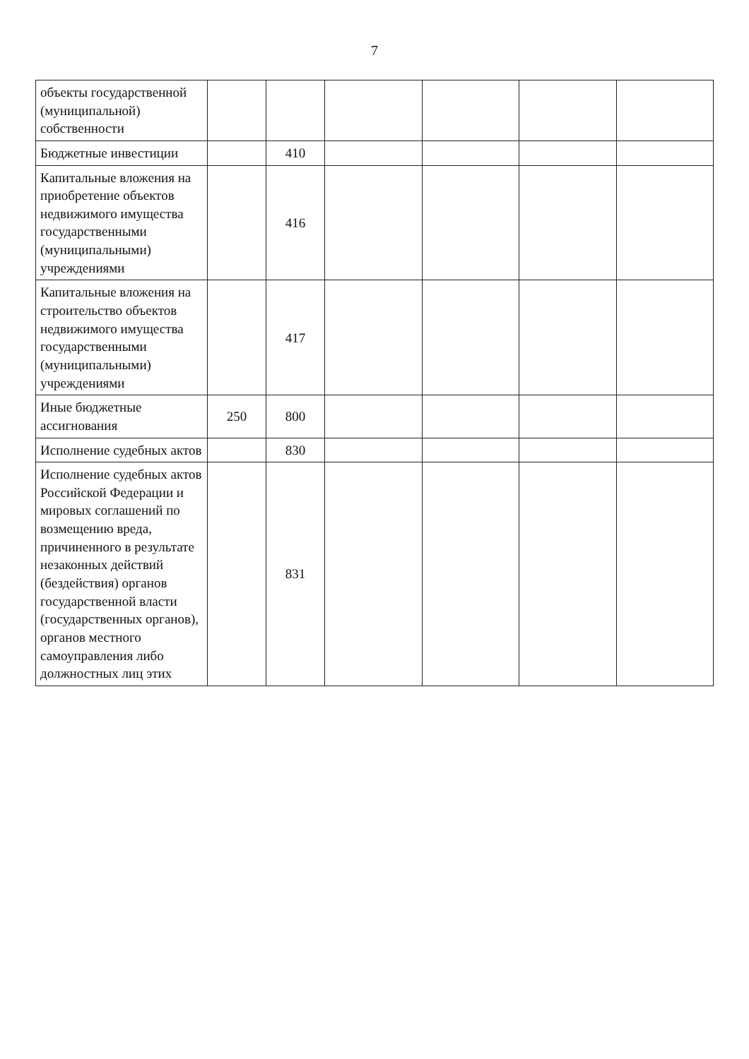7
| объекты государственной (муниципальной) собственности | | | | | | |
| Бюджетные инвестиции | | 410 | | | | |
| Капитальные вложения на приобретение объектов недвижимого имущества государственными (муниципальными) учреждениями | | 416 | | | | |
| Капитальные вложения на строительство объектов недвижимого имущества государственными (муниципальными) учреждениями | | 417 | | | | |
| Иные бюджетные ассигнования | 250 | 800 | | | | |
| Исполнение судебных актов | | 830 | | | | |
| Исполнение судебных актов Российской Федерации и мировых соглашений по возмещению вреда, причиненного в результате незаконных действий (бездействия) органов государственной власти (государственных органов), органов местного самоуправления либо должностных лиц этих | | 831 | | | | |